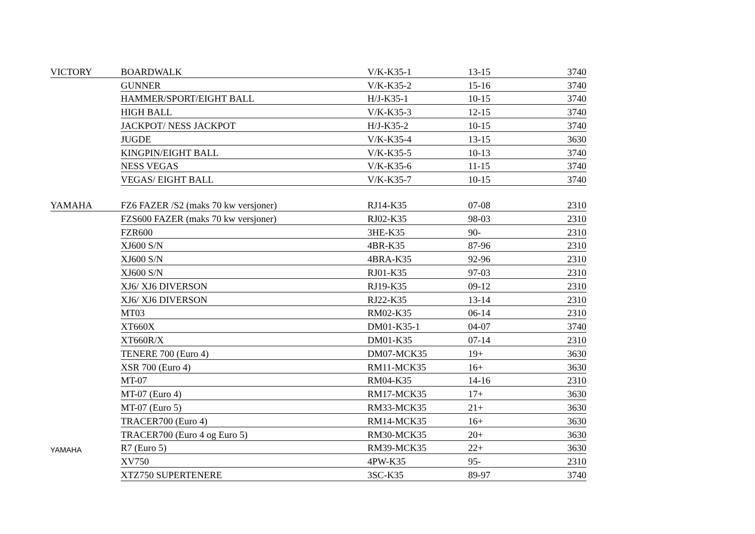| VICTORY | BOARDWALK | V/K-K35-1 | 13-15 | 3740 |
| | GUNNER | V/K-K35-2 | 15-16 | 3740 |
| | HAMMER/SPORT/EIGHT BALL | H/J-K35-1 | 10-15 | 3740 |
| | HIGH BALL | V/K-K35-3 | 12-15 | 3740 |
| | JACKPOT/ NESS JACKPOT | H/J-K35-2 | 10-15 | 3740 |
| | JUGDE | V/K-K35-4 | 13-15 | 3630 |
| | KINGPIN/EIGHT BALL | V/K-K35-5 | 10-13 | 3740 |
| | NESS VEGAS | V/K-K35-6 | 11-15 | 3740 |
| | VEGAS/ EIGHT BALL | V/K-K35-7 | 10-15 | 3740 |
| YAMAHA | FZ6 FAZER /S2 (maks 70 kw versjoner) | RJ14-K35 | 07-08 | 2310 |
| | FZS600 FAZER (maks 70 kw versjoner) | RJ02-K35 | 98-03 | 2310 |
| | FZR600 | 3HE-K35 | 90- | 2310 |
| | XJ600 S/N | 4BR-K35 | 87-96 | 2310 |
| | XJ600 S/N | 4BRA-K35 | 92-96 | 2310 |
| | XJ600 S/N | RJ01-K35 | 97-03 | 2310 |
| | XJ6/ XJ6 DIVERSON | RJ19-K35 | 09-12 | 2310 |
| | XJ6/ XJ6 DIVERSON | RJ22-K35 | 13-14 | 2310 |
| | MT03 | RM02-K35 | 06-14 | 2310 |
| | XT660X | DM01-K35-1 | 04-07 | 3740 |
| | XT660R/X | DM01-K35 | 07-14 | 2310 |
| | TENERE 700 (Euro 4) | DM07-MCK35 | 19+ | 3630 |
| | XSR 700 (Euro 4) | RM11-MCK35 | 16+ | 3630 |
| | MT-07 | RM04-K35 | 14-16 | 2310 |
| | MT-07 (Euro 4) | RM17-MCK35 | 17+ | 3630 |
| | MT-07 (Euro 5) | RM33-MCK35 | 21+ | 3630 |
| | TRACER700 (Euro 4) | RM14-MCK35 | 16+ | 3630 |
| | TRACER700 (Euro 4 og Euro 5) | RM30-MCK35 | 20+ | 3630 |
| YAMAHA | R7 (Euro 5) | RM39-MCK35 | 22+ | 3630 |
| | XV750 | 4PW-K35 | 95- | 2310 |
| | XTZ750 SUPERTENERE | 3SC-K35 | 89-97 | 3740 |